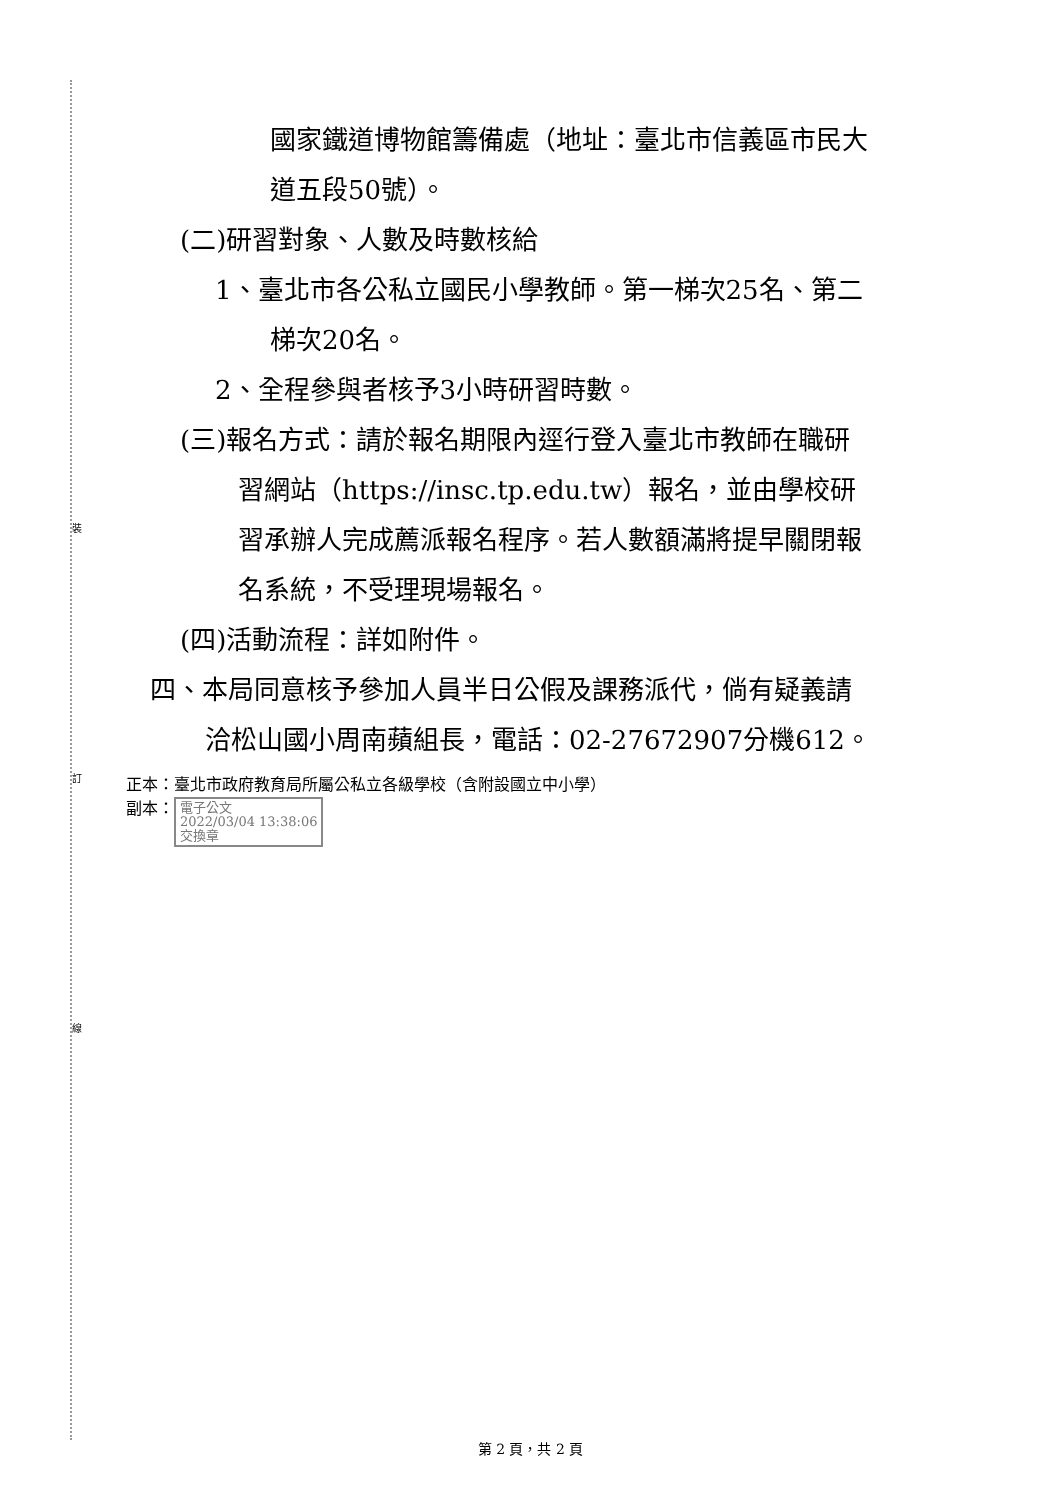裝
訂
線
國家鐵道博物館籌備處（地址：臺北市信義區市民大
道五段50號）。
(二)研習對象、人數及時數核給
1、臺北市各公私立國民小學教師。第一梯次25名、第二
梯次20名。
2、全程參與者核予3小時研習時數。
(三)報名方式：請於報名期限內逕行登入臺北市教師在職研
習網站（https://insc.tp.edu.tw）報名，並由學校研
習承辦人完成薦派報名程序。若人數額滿將提早關閉報
名系統，不受理現場報名。
(四)活動流程：詳如附件。
四、本局同意核予參加人員半日公假及課務派代，倘有疑義請
洽松山國小周南蘋組長，電話：02-27672907分機612。
正本：臺北市政府教育局所屬公私立各級學校（含附設國立中小學）
副本： 電子公文
2022/03/04 13:38:06
交換章
第 2 頁，共 2 頁